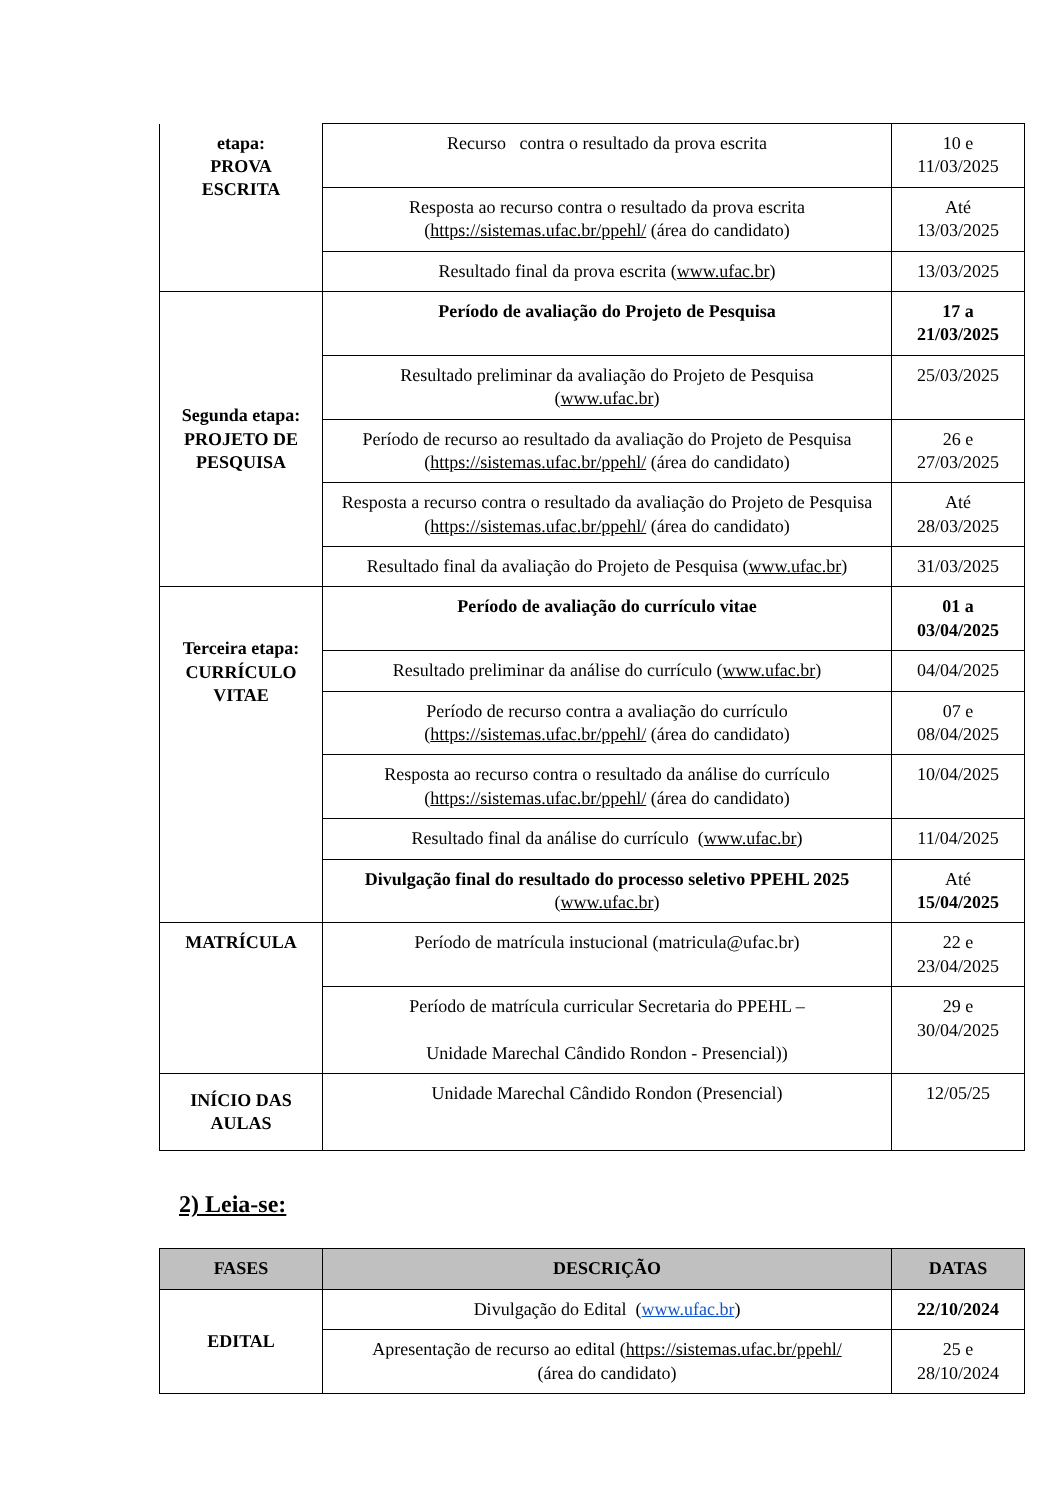| etapa: PROVA ESCRITA | Recurso contra o resultado da prova escrita | 10 e 11/03/2025 |
| | Resposta ao recurso contra o resultado da prova escrita ( https://sistemas.ufac.br/ppehl/ (área do candidato) | Até 13/03/2025 |
| | Resultado final da prova escrita ( www.ufac.br ) | 13/03/2025 |
| Segunda etapa: PROJETO DE PESQUISA | Período de avaliação do Projeto de Pesquisa | 17 a 21/03/2025 |
| | Resultado preliminar da avaliação do Projeto de Pesquisa ( www.ufac.br ) | 25/03/2025 |
| | Período de recurso ao resultado da avaliação do Projeto de Pesquisa ( https://sistemas.ufac.br/ppehl/ (área do candidato) | 26 e 27/03/2025 |
| | Resposta a recurso contra o resultado da avaliação do Projeto de Pesquisa ( https://sistemas.ufac.br/ppehl/ (área do candidato) | Até 28/03/2025 |
| | Resultado final da avaliação do Projeto de Pesquisa ( www.ufac.br ) | 31/03/2025 |
| Terceira etapa: CURRÍCULO VITAE | Período de avaliação do currículo vitae | 01 a 03/04/2025 |
| | Resultado preliminar da análise do currículo ( www.ufac.br ) | 04/04/2025 |
| | Período de recurso contra a avaliação do currículo ( https://sistemas.ufac.br/ppehl/ (área do candidato) | 07 e 08/04/2025 |
| | Resposta ao recurso contra o resultado da análise do currículo ( https://sistemas.ufac.br/ppehl/ (área do candidato) | 10/04/2025 |
| | Resultado final da análise do currículo ( www.ufac.br ) | 11/04/2025 |
| | Divulgação final do resultado do processo seletivo PPEHL 2025 ( www.ufac.br ) | Até 15/04/2025 |
| MATRÍCULA | Período de matrícula instucional (matricula@ufac.br) | 22 e 23/04/2025 |
| | Período de matrícula curricular Secretaria do PPEHL – Unidade Marechal Cândido Rondon - Presencial)) | 29 e 30/04/2025 |
| INÍCIO DAS AULAS | Unidade Marechal Cândido Rondon (Presencial) | 12/05/25 |
2) Leia-se:
| FASES | DESCRIÇÃO | DATAS |
| --- | --- | --- |
| EDITAL | Divulgação do Edital ( www.ufac.br ) | 22/10/2024 |
| | Apresentação de recurso ao edital ( https://sistemas.ufac.br/ppehl/ (área do candidato) | 25 e 28/10/2024 |